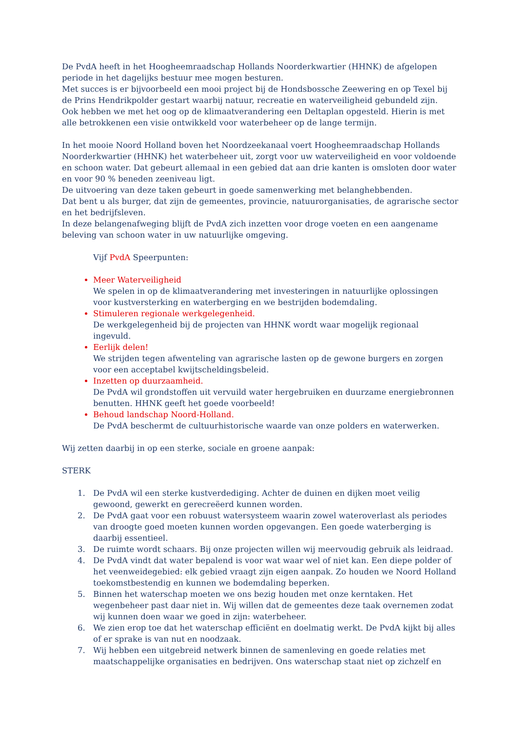De PvdA heeft in het Hoogheemraadschap Hollands Noorderkwartier (HHNK) de afgelopen periode in het dagelijks bestuur mee mogen besturen.
Met succes is er bijvoorbeeld een mooi project bij de Hondsbossche Zeewering en op Texel bij de Prins Hendrikpolder gestart waarbij natuur, recreatie en waterveiligheid gebundeld zijn.
Ook hebben we met het oog op de klimaatverandering een Deltaplan opgesteld. Hierin is met alle betrokkenen een visie ontwikkeld voor waterbeheer op de lange termijn.
In het mooie Noord Holland boven het Noordzeekanaal voert Hoogheemraadschap Hollands Noorderkwartier (HHNK) het waterbeheer uit, zorgt voor uw waterveiligheid en voor voldoende en schoon water. Dat gebeurt allemaal in een gebied dat aan drie kanten is omsloten door water en voor 90 % beneden zeeniveau ligt.
De uitvoering van deze taken gebeurt in goede samenwerking met belanghebbenden.
Dat bent u als burger, dat zijn de gemeentes, provincie, natuurorganisaties, de agrarische sector en het bedrijfsleven.
In deze belangenafweging blijft de PvdA zich inzetten voor droge voeten en een aangename beleving van schoon water in uw natuurlijke omgeving.
Vijf PvdA Speerpunten:
Meer Waterveiligheid
We spelen in op de klimaatverandering met investeringen in natuurlijke oplossingen voor kustversterking en waterberging en we bestrijden bodemdaling.
Stimuleren regionale werkgelegenheid.
De werkgelegenheid bij de projecten van HHNK wordt waar mogelijk regionaal ingevuld.
Eerlijk delen!
We strijden tegen afwenteling van agrarische lasten op de gewone burgers en zorgen voor een acceptabel kwijtscheldingsbeleid.
Inzetten op duurzaamheid.
De PvdA wil grondstoffen uit vervuild water hergebruiken en duurzame energiebronnen benutten. HHNK geeft het goede voorbeeld!
Behoud landschap Noord-Holland.
De PvdA beschermt de cultuurhistorische waarde van onze polders en waterwerken.
Wij zetten daarbij in op een sterke, sociale en groene aanpak:
STERK
1. De PvdA wil een sterke kustverdediging. Achter de duinen en dijken moet veilig gewoond, gewerkt en gerecreëerd kunnen worden.
2. De PvdA gaat voor een robuust watersysteem waarin zowel wateroverlast als periodes van droogte goed moeten kunnen worden opgevangen. Een goede waterberging is daarbij essentieel.
3. De ruimte wordt schaars. Bij onze projecten willen wij meervoudig gebruik als leidraad.
4. De PvdA vindt dat water bepalend is voor wat waar wel of niet kan. Een diepe polder of het veenweidegebied: elk gebied vraagt zijn eigen aanpak. Zo houden we Noord Holland toekomstbestendig en kunnen we bodemdaling beperken.
5. Binnen het waterschap moeten we ons bezig houden met onze kerntaken. Het wegenbeheer past daar niet in. Wij willen dat de gemeentes deze taak overnemen zodat wij kunnen doen waar we goed in zijn: waterbeheer.
6. We zien erop toe dat het waterschap efficiënt en doelmatig werkt. De PvdA kijkt bij alles of er sprake is van nut en noodzaak.
7. Wij hebben een uitgebreid netwerk binnen de samenleving en goede relaties met maatschappelijke organisaties en bedrijven. Ons waterschap staat niet op zichzelf en